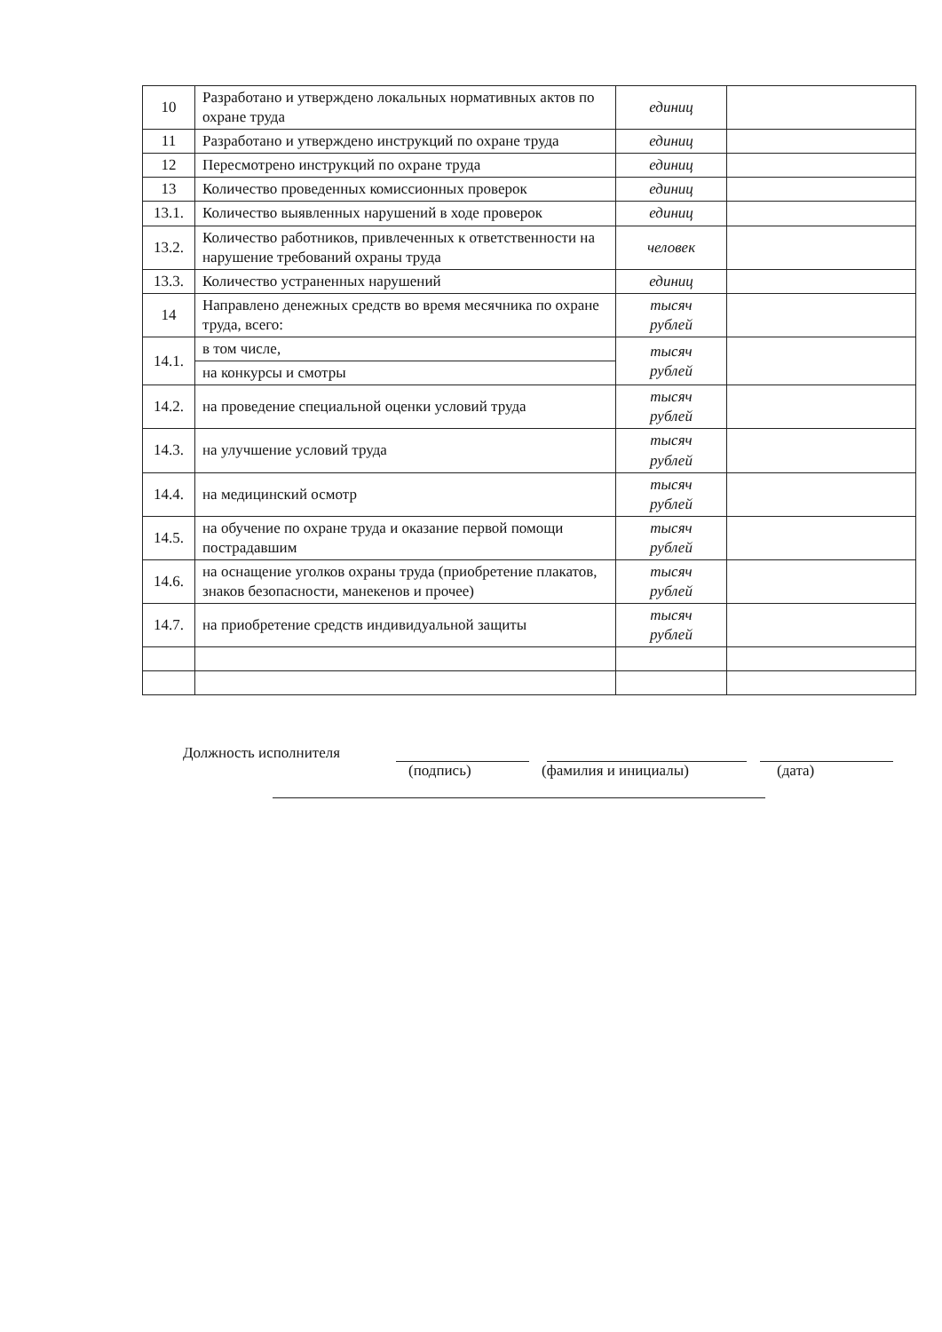| 10 | Разработано и утверждено локальных нормативных актов по охране труда | единиц | |
| 11 | Разработано и утверждено инструкций по охране труда | единиц | |
| 12 | Пересмотрено инструкций по охране труда | единиц | |
| 13 | Количество проведенных комиссионных проверок | единиц | |
| 13.1. | Количество выявленных нарушений в ходе проверок | единиц | |
| 13.2. | Количество работников, привлеченных к ответственности на нарушение требований охраны труда | человек | |
| 13.3. | Количество устраненных нарушений | единиц | |
| 14 | Направлено денежных средств во время месячника по охране труда, всего: | тысяч рублей | |
| 14.1. | в том числе, | тысяч рублей | |
| | на конкурсы и смотры | | |
| 14.2. | на проведение специальной оценки условий труда | тысяч рублей | |
| 14.3. | на улучшение условий труда | тысяч рублей | |
| 14.4. | на медицинский осмотр | тысяч рублей | |
| 14.5. | на обучение по охране труда и оказание первой помощи пострадавшим | тысяч рублей | |
| 14.6. | на оснащение уголков охраны труда (приобретение плакатов, знаков безопасности, манекенов и прочее) | тысяч рублей | |
| 14.7. | на приобретение средств индивидуальной защиты | тысяч рублей | |
Должность исполнителя
(подпись) (фамилия и инициалы) (дата)